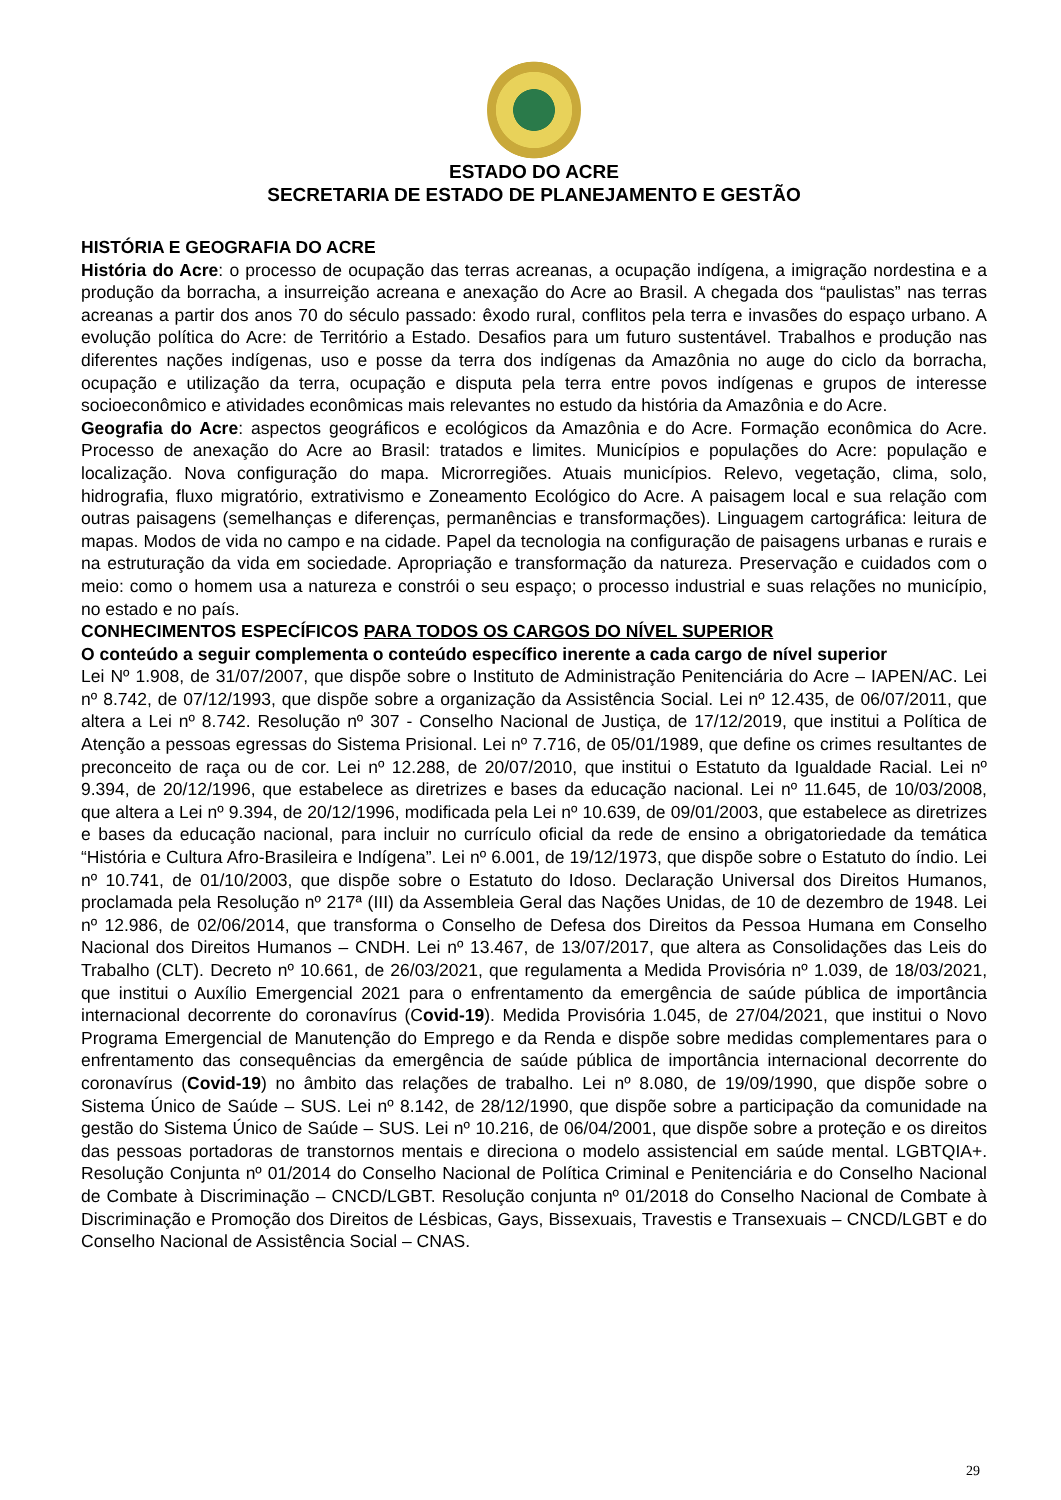ESTADO DO ACRE
SECRETARIA DE ESTADO DE PLANEJAMENTO E GESTÃO
HISTÓRIA E GEOGRAFIA DO ACRE
História do Acre: o processo de ocupação das terras acreanas, a ocupação indígena, a imigração nordestina e a produção da borracha, a insurreição acreana e anexação do Acre ao Brasil. A chegada dos “paulistas” nas terras acreanas a partir dos anos 70 do século passado: êxodo rural, conflitos pela terra e invasões do espaço urbano. A evolução política do Acre: de Território a Estado. Desafios para um futuro sustentável. Trabalhos e produção nas diferentes nações indígenas, uso e posse da terra dos indígenas da Amazônia no auge do ciclo da borracha, ocupação e utilização da terra, ocupação e disputa pela terra entre povos indígenas e grupos de interesse socioeconômico e atividades econômicas mais relevantes no estudo da história da Amazônia e do Acre.
Geografia do Acre: aspectos geográficos e ecológicos da Amazônia e do Acre. Formação econômica do Acre. Processo de anexação do Acre ao Brasil: tratados e limites. Municípios e populações do Acre: população e localização. Nova configuração do mapa. Microrregiões. Atuais municípios. Relevo, vegetação, clima, solo, hidrografia, fluxo migratório, extrativismo e Zoneamento Ecológico do Acre. A paisagem local e sua relação com outras paisagens (semelhanças e diferenças, permanências e transformações). Linguagem cartográfica: leitura de mapas. Modos de vida no campo e na cidade. Papel da tecnologia na configuração de paisagens urbanas e rurais e na estruturação da vida em sociedade. Apropriação e transformação da natureza. Preservação e cuidados com o meio: como o homem usa a natureza e constrói o seu espaço; o processo industrial e suas relações no município, no estado e no país.
CONHECIMENTOS ESPECÍFICOS PARA TODOS OS CARGOS DO NÍVEL SUPERIOR
O conteúdo a seguir complementa o conteúdo específico inerente a cada cargo de nível superior
Lei Nº 1.908, de 31/07/2007, que dispõe sobre o Instituto de Administração Penitenciária do Acre – IAPEN/AC. Lei nº 8.742, de 07/12/1993, que dispõe sobre a organização da Assistência Social. Lei nº 12.435, de 06/07/2011, que altera a Lei nº 8.742. Resolução nº 307 - Conselho Nacional de Justiça, de 17/12/2019, que institui a Política de Atenção a pessoas egressas do Sistema Prisional. Lei nº 7.716, de 05/01/1989, que define os crimes resultantes de preconceito de raça ou de cor. Lei nº 12.288, de 20/07/2010, que institui o Estatuto da Igualdade Racial. Lei nº 9.394, de 20/12/1996, que estabelece as diretrizes e bases da educação nacional. Lei nº 11.645, de 10/03/2008, que altera a Lei nº 9.394, de 20/12/1996, modificada pela Lei nº 10.639, de 09/01/2003, que estabelece as diretrizes e bases da educação nacional, para incluir no currículo oficial da rede de ensino a obrigatoriedade da temática “História e Cultura Afro-Brasileira e Indígena”. Lei nº 6.001, de 19/12/1973, que dispõe sobre o Estatuto do índio. Lei nº 10.741, de 01/10/2003, que dispõe sobre o Estatuto do Idoso. Declaração Universal dos Direitos Humanos, proclamada pela Resolução nº 217ª (III) da Assembleia Geral das Nações Unidas, de 10 de dezembro de 1948. Lei nº 12.986, de 02/06/2014, que transforma o Conselho de Defesa dos Direitos da Pessoa Humana em Conselho Nacional dos Direitos Humanos – CNDH. Lei nº 13.467, de 13/07/2017, que altera as Consolidações das Leis do Trabalho (CLT). Decreto nº 10.661, de 26/03/2021, que regulamenta a Medida Provisória nº 1.039, de 18/03/2021, que institui o Auxílio Emergencial 2021 para o enfrentamento da emergência de saúde pública de importância internacional decorrente do coronavírus (Covid-19). Medida Provisória 1.045, de 27/04/2021, que institui o Novo Programa Emergencial de Manutenção do Emprego e da Renda e dispõe sobre medidas complementares para o enfrentamento das consequências da emergência de saúde pública de importância internacional decorrente do coronavírus (Covid-19) no âmbito das relações de trabalho. Lei nº 8.080, de 19/09/1990, que dispõe sobre o Sistema Único de Saúde – SUS. Lei nº 8.142, de 28/12/1990, que dispõe sobre a participação da comunidade na gestão do Sistema Único de Saúde – SUS. Lei nº 10.216, de 06/04/2001, que dispõe sobre a proteção e os direitos das pessoas portadoras de transtornos mentais e direciona o modelo assistencial em saúde mental. LGBTQIA+. Resolução Conjunta nº 01/2014 do Conselho Nacional de Política Criminal e Penitenciária e do Conselho Nacional de Combate à Discriminação – CNCD/LGBT. Resolução conjunta nº 01/2018 do Conselho Nacional de Combate à Discriminação e Promoção dos Direitos de Lésbicas, Gays, Bissexuais, Travestis e Transexuais – CNCD/LGBT e do Conselho Nacional de Assistência Social – CNAS.
29